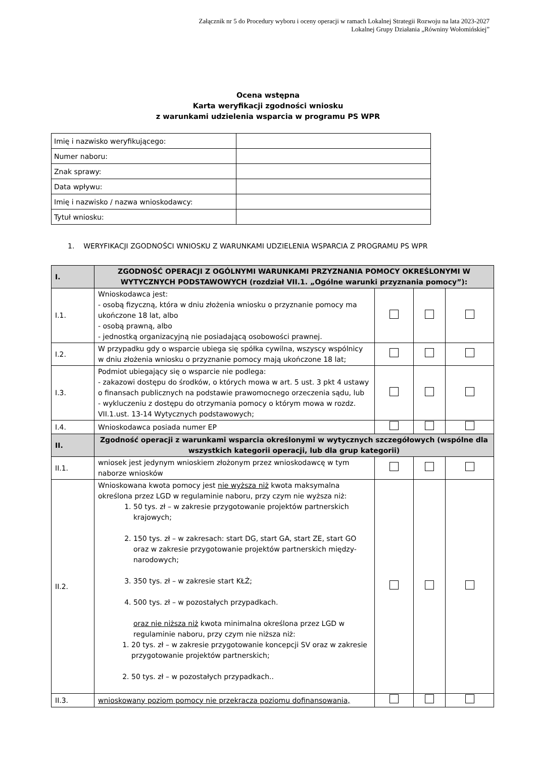Załącznik nr 5 do Procedury wyboru i oceny operacji w ramach Lokalnej Strategii Rozwoju na lata 2023-2027
Lokalnej Grupy Działania „Równiny Wołomińskiej”
Ocena wstępna
Karta weryfikacji zgodności wniosku
z warunkami udzielenia wsparcia w programu PS WPR
| Imię i nazwisko weryfikującego: | |
| Numer naboru: | |
| Znak sprawy: | |
| Data wpływu: | |
| Imię i nazwisko / nazwa wnioskodawcy: | |
| Tytuł wniosku: | |
1. WERYFIKACJI ZGODNOŚCI WNIOSKU Z WARUNKAMI UDZIELENIA WSPARCIA Z PROGRAMU PS WPR
| I. | ZGODNOŚĆ OPERACJI Z OGÓLNYMI WARUNKAMI PRZYZNANIA POMOCY OKREŚLONYMI W WYTYCZNYCH PODSTAWOWYCH (rozdział VII.1. „Ogólne warunki przyznania pomocy”): | | | |
| I.1. | Wnioskodawca jest: - osobą fizyczną, która w dniu złożenia wniosku o przyznanie pomocy ma ukończone 18 lat, albo - osobą prawną, albo - jednostką organizacyjną nie posiadającą osobowości prawnej. | | | |
| I.2. | W przypadku gdy o wsparcie ubiega się spółka cywilna, wszyscy wspólnicy w dniu złożenia wniosku o przyznanie pomocy mają ukończone 18 lat; | | | |
| I.3. | Podmiot ubiegający się o wsparcie nie podlega: - zakazowi dostępu do środków, o których mowa w art. 5 ust. 3 pkt 4 ustawy o finansach publicznych na podstawie prawomocnego orzeczenia sądu, lub - wykluczeniu z dostępu do otrzymania pomocy o którym mowa w rozdz. VII.1.ust. 13-14 Wytycznych podstawowych; | | | |
| I.4. | Wnioskodawca posiada numer EP | | | |
| II. | Zgodność operacji z warunkami wsparcia określonymi w wytycznych szczegółowych (wspólne dla wszystkich kategorii operacji, lub dla grup kategorii) | | | |
| II.1. | wniosek jest jedynym wnioskiem złożonym przez wnioskodawcę w tym naborze wniosków | | | |
| II.2. | Wnioskowana kwota pomocy jest nie wyższa niż kwota maksymalna określona przez LGD w regulaminie naboru, przy czym nie wyższa niż: 1. 50 tys. zł – w zakresie przygotowanie projektów partnerskich krajowych; 2. 150 tys. zł – w zakresach: start DG, start GA, start ZE, start GO oraz w zakresie przygotowanie projektów partnerskich między-narodowych; 3. 350 tys. zł – w zakresie start KŁŻ; 4. 500 tys. zł – w pozostałych przypadkach. oraz nie niższa niż kwota minimalna określona przez LGD w regulaminie naboru, przy czym nie niższa niż: 1. 20 tys. zł – w zakresie przygotowanie koncepcji SV oraz w zakresie przygotowanie projektów partnerskich; 2. 50 tys. zł – w pozostałych przypadkach.. | | | |
| II.3. | wnioskowany poziom pomocy nie przekracza poziomu dofinansowania, | | | |